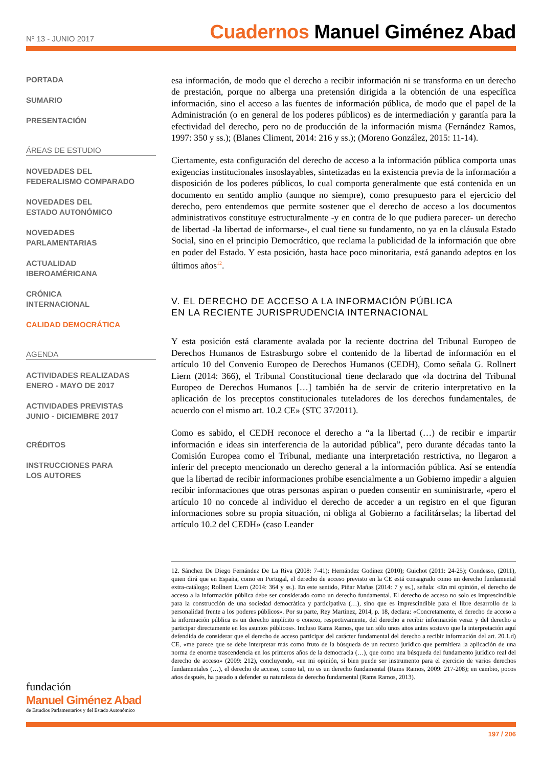Nº 13 - JUNIO 2017
Cuadernos Manuel Giménez Abad
PORTADA
SUMARIO
PRESENTACIÓN
ÁREAS DE ESTUDIO
NOVEDADES DEL
FEDERALISMO COMPARADO
NOVEDADES DEL
ESTADO AUTONÓMICO
NOVEDADES
PARLAMENTARIAS
ACTUALIDAD
IBEROAMÉRICANA
CRÓNICA
INTERNACIONAL
CALIDAD DEMOCRÁTICA
AGENDA
ACTIVIDADES REALIZADAS
ENERO - MAYO DE 2017
ACTIVIDADES PREVISTAS
JUNIO - DICIEMBRE 2017
CRÉDITOS
INSTRUCCIONES PARA
LOS AUTORES
fundación
Manuel Giménez Abad
de Estudios Parlamentarios y del Estado Autonómico
esa información, de modo que el derecho a recibir información ni se transforma en un derecho de prestación, porque no alberga una pretensión dirigida a la obtención de una específica información, sino el acceso a las fuentes de información pública, de modo que el papel de la Administración (o en general de los poderes públicos) es de intermediación y garantía para la efectividad del derecho, pero no de producción de la información misma (Fernández Ramos, 1997: 350 y ss.); (Blanes Climent, 2014: 216 y ss.); (Moreno González, 2015: 11-14).
Ciertamente, esta configuración del derecho de acceso a la información pública comporta unas exigencias institucionales insoslayables, sintetizadas en la existencia previa de la información a disposición de los poderes públicos, lo cual comporta generalmente que está contenida en un documento en sentido amplio (aunque no siempre), como presupuesto para el ejercicio del derecho, pero entendemos que permite sostener que el derecho de acceso a los documentos administrativos constituye estructuralmente -y en contra de lo que pudiera parecer- un derecho de libertad -la libertad de informarse-, el cual tiene su fundamento, no ya en la cláusula Estado Social, sino en el principio Democrático, que reclama la publicidad de la información que obre en poder del Estado. Y esta posición, hasta hace poco minoritaria, está ganando adeptos en los últimos años<sup>12</sup>.
V. EL DERECHO DE ACCESO A LA INFORMACIÓN PÚBLICA
EN LA RECIENTE JURISPRUDENCIA INTERNACIONAL
Y esta posición está claramente avalada por la reciente doctrina del Tribunal Europeo de Derechos Humanos de Estrasburgo sobre el contenido de la libertad de información en el artículo 10 del Convenio Europeo de Derechos Humanos (CEDH), Como señala G. Rollnert Liern (2014: 366), el Tribunal Constitucional tiene declarado que «la doctrina del Tribunal Europeo de Derechos Humanos […] también ha de servir de criterio interpretativo en la aplicación de los preceptos constitucionales tuteladores de los derechos fundamentales, de acuerdo con el mismo art. 10.2 CE» (STC 37/2011).
Como es sabido, el CEDH reconoce el derecho a “a la libertad (…) de recibir e impartir información e ideas sin interferencia de la autoridad pública”, pero durante décadas tanto la Comisión Europea como el Tribunal, mediante una interpretación restrictiva, no llegaron a inferir del precepto mencionado un derecho general a la información pública. Así se entendía que la libertad de recibir informaciones prohíbe esencialmente a un Gobierno impedir a alguien recibir informaciones que otras personas aspiran o pueden consentir en suministrarle, «pero el artículo 10 no concede al individuo el derecho de acceder a un registro en el que figuran informaciones sobre su propia situación, ni obliga al Gobierno a facilitárselas; la libertad del artículo 10.2 del CEDH» (caso Leander
12. Sánchez De Diego Fernández De La Riva (2008: 7-41); Hernández Godinez (2010); Guichot (2011: 24-25); Condesso, (2011), quien dirá que en España, como en Portugal, el derecho de acceso previsto en la CE está consagrado como un derecho fundamental extra-catálogo; Rollnert Liern (2014: 364 y ss.). En este sentido, Piñar Mañas (2014: 7 y ss.), señala: «En mi opinión, el derecho de acceso a la información pública debe ser considerado como un derecho fundamental. El derecho de acceso no solo es imprescindible para la construcción de una sociedad democrática y participativa (…), sino que es imprescindible para el libre desarrollo de la personalidad frente a los poderes públicos». Por su parte, Rey Martínez, 2014, p. 18, declara: «Concretamente, el derecho de acceso a la información pública es un derecho implícito o conexo, respectivamente, del derecho a recibir información veraz y del derecho a participar directamente en los asuntos públicos». Incluso Rams Ramos, que tan sólo unos años antes sostuvo que la interpretación aquí defendida de considerar que el derecho de acceso participar del carácter fundamental del derecho a recibir información del art. 20.1.d) CE, «me parece que se debe interpretar más como fruto de la búsqueda de un recurso jurídico que permitiera la aplicación de una norma de enorme trascendencia en los primeros años de la democracia (…), que como una búsqueda del fundamento jurídico real del derecho de acceso» (2009: 212), concluyendo, «en mi opinión, si bien puede ser instrumento para el ejercicio de varios derechos fundamentales (…), el derecho de acceso, como tal, no es un derecho fundamental (Rams Ramos, 2009: 217-208); en cambio, pocos años después, ha pasado a defender su naturaleza de derecho fundamental (Rams Ramos, 2013).
197 / 206